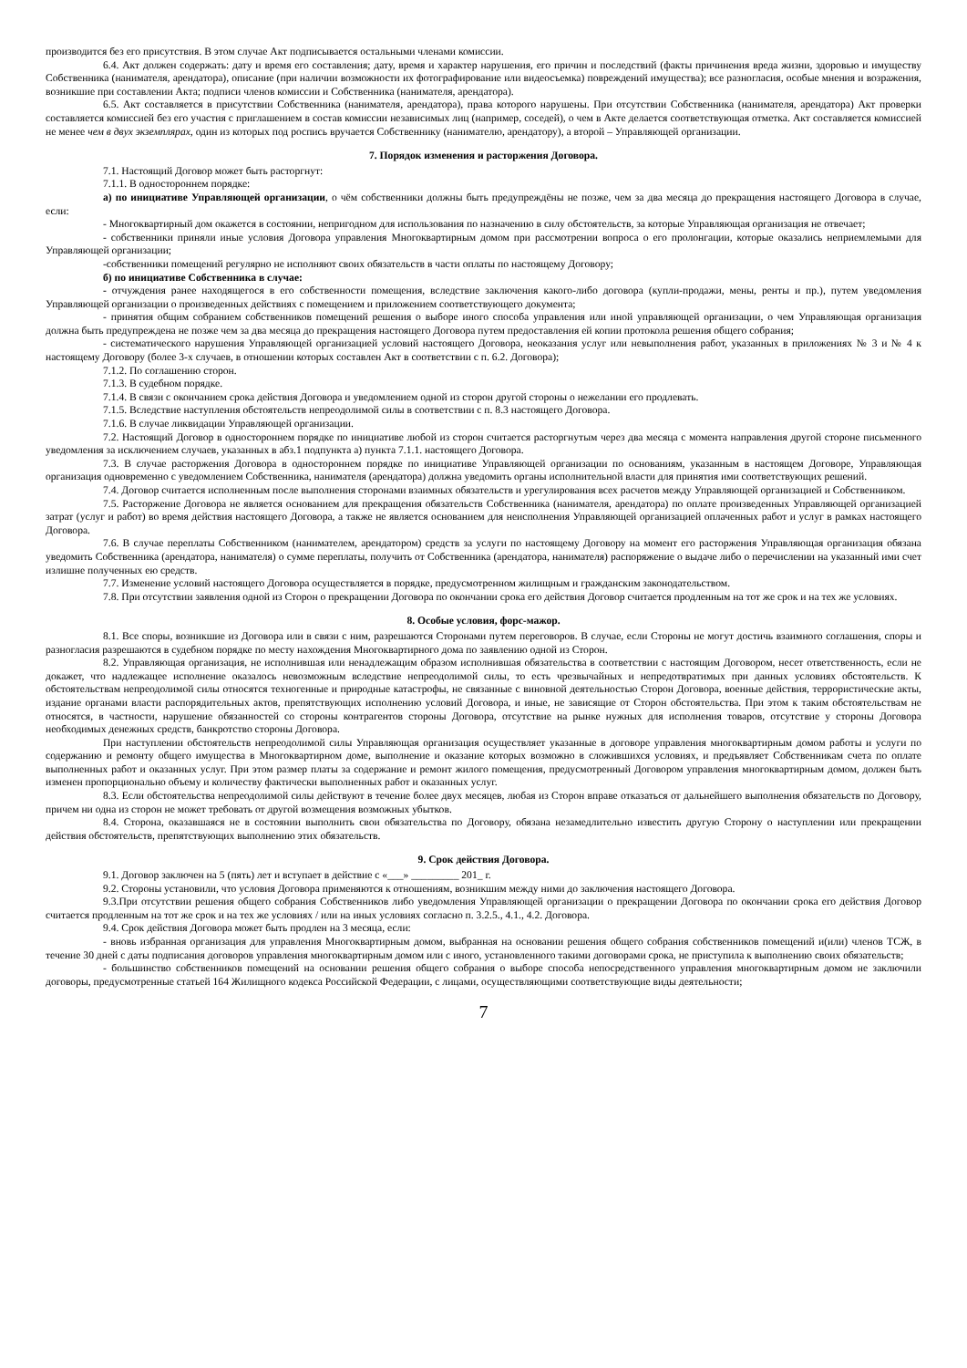производится без его присутствия. В этом случае Акт подписывается остальными членами комиссии.
6.4. Акт должен содержать: дату и время его составления; дату, время и характер нарушения, его причин и последствий (факты причинения вреда жизни, здоровью и имуществу Собственника (нанимателя, арендатора), описание (при наличии возможности их фотографирование или видеосъемка) повреждений имущества); все разногласия, особые мнения и возражения, возникшие при составлении Акта; подписи членов комиссии и Собственника (нанимателя, арендатора).
6.5. Акт составляется в присутствии Собственника (нанимателя, арендатора), права которого нарушены. При отсутствии Собственника (нанимателя, арендатора) Акт проверки составляется комиссией без его участия с приглашением в состав комиссии независимых лиц (например, соседей), о чем в Акте делается соответствующая отметка. Акт составляется комиссией не менее чем в двух экземплярах, один из которых под роспись вручается Собственнику (нанимателю, арендатору), а второй – Управляющей организации.
7. Порядок изменения и расторжения Договора.
7.1. Настоящий Договор может быть расторгнут:
7.1.1. В одностороннем порядке:
а) по инициативе Управляющей организации, о чём собственники должны быть предупреждёны не позже, чем за два месяца до прекращения настоящего Договора в случае, если:
- Многоквартирный дом окажется в состоянии, непригодном для использования по назначению в силу обстоятельств, за которые Управляющая организация не отвечает;
- собственники приняли иные условия Договора управления Многоквартирным домом при рассмотрении вопроса о его пролонгации, которые оказались неприемлемыми для Управляющей организации;
-собственники помещений регулярно не исполняют своих обязательств в части оплаты по настоящему Договору;
б) по инициативе Собственника в случае:
- отчуждения ранее находящегося в его собственности помещения, вследствие заключения какого-либо договора (купли-продажи, мены, ренты и пр.), путем уведомления Управляющей организации о произведенных действиях с помещением и приложением соответствующего документа;
- принятия общим собранием собственников помещений решения о выборе иного способа управления или иной управляющей организации, о чем Управляющая организация должна быть предупреждена не позже чем за два месяца до прекращения настоящего Договора путем предоставления ей копии протокола решения общего собрания;
- систематического нарушения Управляющей организацией условий настоящего Договора, неоказания услуг или невыполнения работ, указанных в приложениях № 3 и № 4 к настоящему Договору (более 3-х случаев, в отношении которых составлен Акт в соответствии с п. 6.2. Договора);
7.1.2. По соглашению сторон.
7.1.3. В судебном порядке.
7.1.4. В связи с окончанием срока действия Договора и уведомлением одной из сторон другой стороны о нежелании его продлевать.
7.1.5. Вследствие наступления обстоятельств непреодолимой силы в соответствии с п. 8.3 настоящего Договора.
7.1.6. В случае ликвидации Управляющей организации.
7.2. Настоящий Договор в одностороннем порядке по инициативе любой из сторон считается расторгнутым через два месяца с момента направления другой стороне письменного уведомления за исключением случаев, указанных в абз.1 подпункта а) пункта 7.1.1. настоящего Договора.
7.3. В случае расторжения Договора в одностороннем порядке по инициативе Управляющей организации по основаниям, указанным в настоящем Договоре, Управляющая организация одновременно с уведомлением Собственника, нанимателя (арендатора) должна уведомить органы исполнительной власти для принятия ими соответствующих решений.
7.4. Договор считается исполненным после выполнения сторонами взаимных обязательств и урегулирования всех расчетов между Управляющей организацией и Собственником.
7.5. Расторжение Договора не является основанием для прекращения обязательств Собственника (нанимателя, арендатора) по оплате произведенных Управляющей организацией затрат (услуг и работ) во время действия настоящего Договора, а также не является основанием для неисполнения Управляющей организацией оплаченных работ и услуг в рамках настоящего Договора.
7.6. В случае переплаты Собственником (нанимателем, арендатором) средств за услуги по настоящему Договору на момент его расторжения Управляющая организация обязана уведомить Собственника (арендатора, нанимателя) о сумме переплаты, получить от Собственника (арендатора, нанимателя) распоряжение о выдаче либо о перечислении на указанный ими счет излишне полученных ею средств.
7.7. Изменение условий настоящего Договора осуществляется в порядке, предусмотренном жилищным и гражданским законодательством.
7.8. При отсутствии заявления одной из Сторон о прекращении Договора по окончании срока его действия Договор считается продленным на тот же срок и на тех же условиях.
8. Особые условия, форс-мажор.
8.1. Все споры, возникшие из Договора или в связи с ним, разрешаются Сторонами путем переговоров. В случае, если Стороны не могут достичь взаимного соглашения, споры и разногласия разрешаются в судебном порядке по месту нахождения Многоквартирного дома по заявлению одной из Сторон.
8.2. Управляющая организация, не исполнившая или ненадлежащим образом исполнившая обязательства в соответствии с настоящим Договором, несет ответственность, если не докажет, что надлежащее исполнение оказалось невозможным вследствие непреодолимой силы, то есть чрезвычайных и непредотвратимых при данных условиях обстоятельств. К обстоятельствам непреодолимой силы относятся техногенные и природные катастрофы, не связанные с виновной деятельностью Сторон Договора, военные действия, террористические акты, издание органами власти распорядительных актов, препятствующих исполнению условий Договора, и иные, не зависящие от Сторон обстоятельства. При этом к таким обстоятельствам не относятся, в частности, нарушение обязанностей со стороны контрагентов стороны Договора, отсутствие на рынке нужных для исполнения товаров, отсутствие у стороны Договора необходимых денежных средств, банкротство стороны Договора.
При наступлении обстоятельств непреодолимой силы Управляющая организация осуществляет указанные в договоре управления многоквартирным домом работы и услуги по содержанию и ремонту общего имущества в Многоквартирном доме, выполнение и оказание которых возможно в сложившихся условиях, и предъявляет Собственникам счета по оплате выполненных работ и оказанных услуг. При этом размер платы за содержание и ремонт жилого помещения, предусмотренный Договором управления многоквартирным домом, должен быть изменен пропорционально объему и количеству фактически выполненных работ и оказанных услуг.
8.3. Если обстоятельства непреодолимой силы действуют в течение более двух месяцев, любая из Сторон вправе отказаться от дальнейшего выполнения обязательств по Договору, причем ни одна из сторон не может требовать от другой возмещения возможных убытков.
8.4. Сторона, оказавшаяся не в состоянии выполнить свои обязательства по Договору, обязана незамедлительно известить другую Сторону о наступлении или прекращении действия обстоятельств, препятствующих выполнению этих обязательств.
9. Срок действия Договора.
9.1. Договор заключен на 5 (пять) лет и вступает в действие с «___» _________ 201_ г.
9.2. Стороны установили, что условия Договора применяются к отношениям, возникшим между ними до заключения настоящего Договора.
9.3.При отсутствии решения общего собрания Собственников либо уведомления Управляющей организации о прекращении Договора по окончании срока его действия Договор считается продленным на тот же срок и на тех же условиях / или на иных условиях согласно п. 3.2.5., 4.1., 4.2. Договора.
9.4. Срок действия Договора может быть продлен на 3 месяца, если:
- вновь избранная организация для управления Многоквартирным домом, выбранная на основании решения общего собрания собственников помещений и(или) членов ТСЖ, в течение 30 дней с даты подписания договоров управления многоквартирным домом или с иного, установленного такими договорами срока, не приступила к выполнению своих обязательств;
- большинство собственников помещений на основании решения общего собрания о выборе способа непосредственного управления многоквартирным домом не заключили договоры, предусмотренные статьей 164 Жилищного кодекса Российской Федерации, с лицами, осуществляющими соответствующие виды деятельности;
7